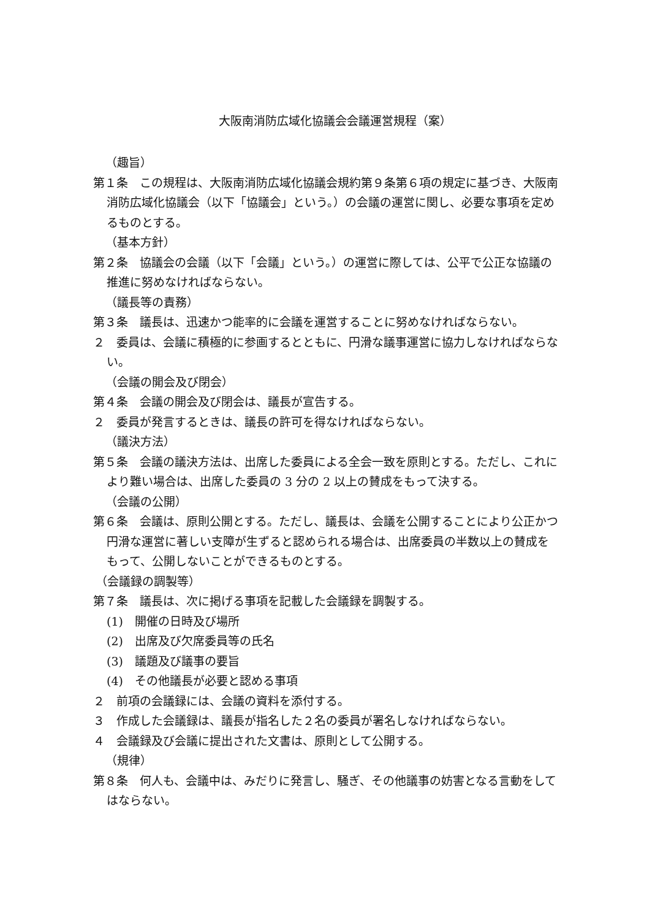大阪南消防広域化協議会会議運営規程（案）
（趣旨）
第１条　この規程は、大阪南消防広域化協議会規約第９条第６項の規定に基づき、大阪南消防広域化協議会（以下「協議会」という。）の会議の運営に関し、必要な事項を定めるものとする。
（基本方針）
第２条　協議会の会議（以下「会議」という。）の運営に際しては、公平で公正な協議の推進に努めなければならない。
（議長等の責務）
第３条　議長は、迅速かつ能率的に会議を運営することに努めなければならない。
２　委員は、会議に積極的に参画するとともに、円滑な議事運営に協力しなければならない。
（会議の開会及び閉会）
第４条　会議の開会及び閉会は、議長が宣告する。
２　委員が発言するときは、議長の許可を得なければならない。
（議決方法）
第５条　会議の議決方法は、出席した委員による全会一致を原則とする。ただし、これにより難い場合は、出席した委員の 3 分の 2 以上の賛成をもって決する。
（会議の公開）
第６条　会議は、原則公開とする。ただし、議長は、会議を公開することにより公正かつ円滑な運営に著しい支障が生ずると認められる場合は、出席委員の半数以上の賛成をもって、公開しないことができるものとする。
（会議録の調製等）
第７条　議長は、次に掲げる事項を記載した会議録を調製する。
(1)　開催の日時及び場所
(2)　出席及び欠席委員等の氏名
(3)　議題及び議事の要旨
(4)　その他議長が必要と認める事項
２　前項の会議録には、会議の資料を添付する。
３　作成した会議録は、議長が指名した２名の委員が署名しなければならない。
４　会議録及び会議に提出された文書は、原則として公開する。
（規律）
第８条　何人も、会議中は、みだりに発言し、騒ぎ、その他議事の妨害となる言動をしてはならない。